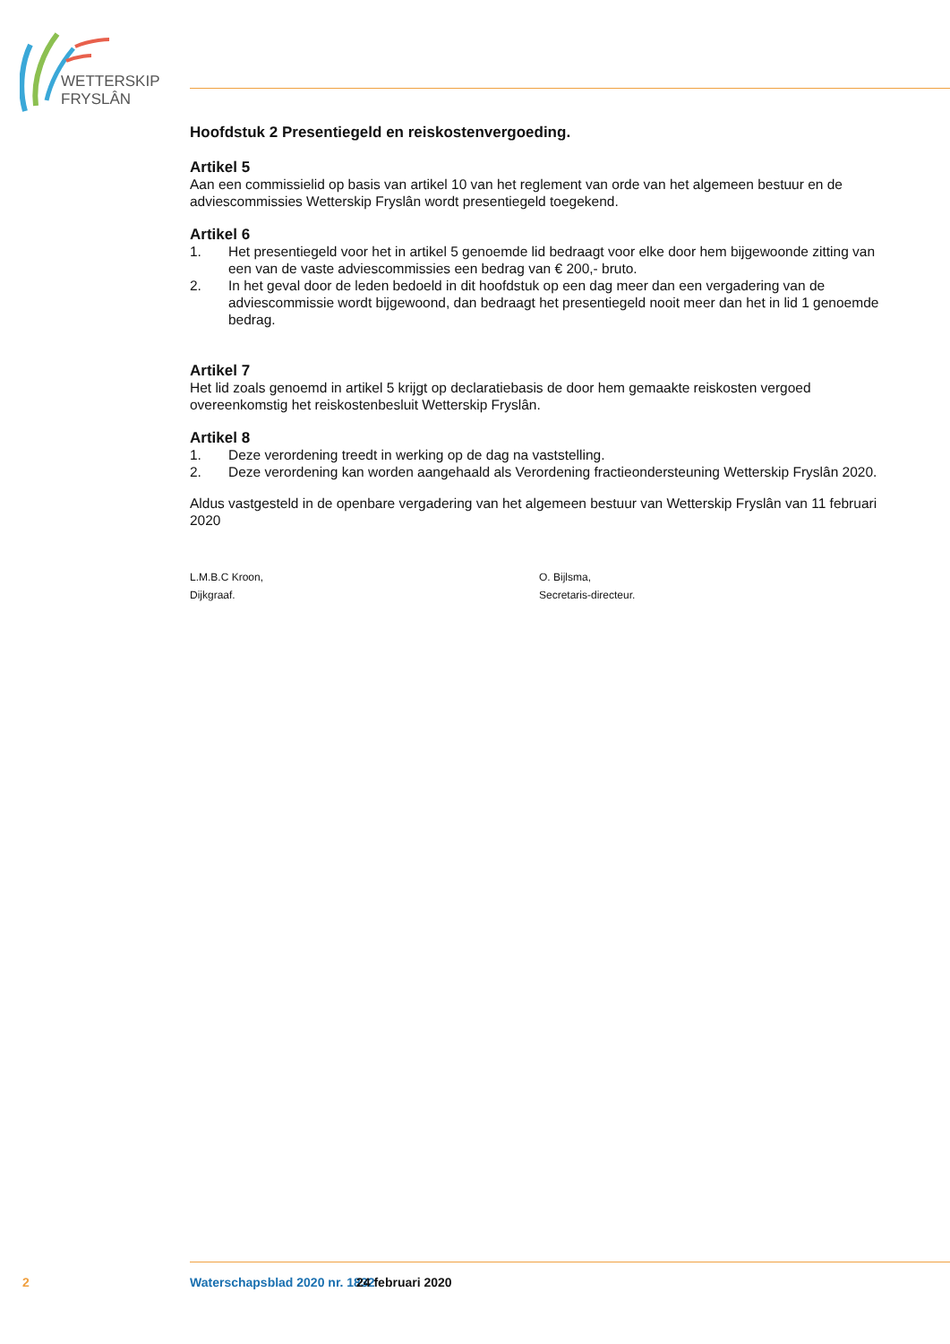WETTERSKIP
FRYSLÂN
Hoofdstuk 2 Presentiegeld en reiskostenvergoeding.
Artikel 5
Aan een commissielid op basis van artikel 10 van het reglement van orde van het algemeen bestuur en de adviescommissies Wetterskip Fryslân wordt presentiegeld toegekend.
Artikel 6
1. Het presentiegeld voor het in artikel 5 genoemde lid bedraagt voor elke door hem bijgewoonde zitting van een van de vaste adviescommissies een bedrag van € 200,- bruto.
2. In het geval door de leden bedoeld in dit hoofdstuk op een dag meer dan een vergadering van de adviescommissie wordt bijgewoond, dan bedraagt het presentiegeld nooit meer dan het in lid 1 genoemde bedrag.
Artikel 7
Het lid zoals genoemd in artikel 5 krijgt op declaratiebasis de door hem gemaakte reiskosten vergoed overeenkomstig het reiskostenbesluit Wetterskip Fryslân.
Artikel 8
1. Deze verordening treedt in werking op de dag na vaststelling.
2. Deze verordening kan worden aangehaald als Verordening fractieondersteuning Wetterskip Fryslân 2020.
Aldus vastgesteld in de openbare vergadering van het algemeen bestuur van Wetterskip Fryslân van 11 februari 2020
L.M.B.C Kroon,
Dijkgraaf.
O. Bijlsma,
Secretaris-directeur.
2 Waterschapsblad 2020 nr. 1832 24 februari 2020